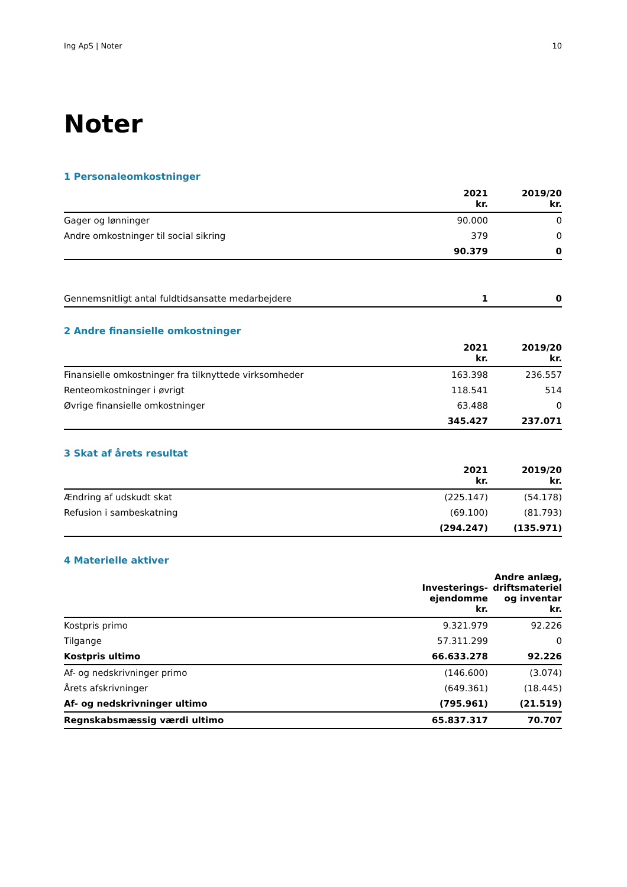Ing ApS | Noter 10
Noter
1 Personaleomkostninger
| | 2021 kr. | 2019/20 kr. |
| --- | --- | --- |
| Gager og lønninger | 90.000 | 0 |
| Andre omkostninger til social sikring | 379 | 0 |
| | 90.379 | 0 |
| Gennemsnitligt antal fuldtidsansatte medarbejdere | 1 | 0 |
2 Andre finansielle omkostninger
| | 2021 kr. | 2019/20 kr. |
| --- | --- | --- |
| Finansielle omkostninger fra tilknyttede virksomheder | 163.398 | 236.557 |
| Renteomkostninger i øvrigt | 118.541 | 514 |
| Øvrige finansielle omkostninger | 63.488 | 0 |
| | 345.427 | 237.071 |
3 Skat af årets resultat
| | 2021 kr. | 2019/20 kr. |
| --- | --- | --- |
| Ændring af udskudt skat | (225.147) | (54.178) |
| Refusion i sambeskatning | (69.100) | (81.793) |
| | (294.247) | (135.971) |
4 Materielle aktiver
| | Investerings- ejendomme kr. | Andre anlæg, driftsmateriel og inventar kr. |
| --- | --- | --- |
| Kostpris primo | 9.321.979 | 92.226 |
| Tilgange | 57.311.299 | 0 |
| Kostpris ultimo | 66.633.278 | 92.226 |
| Af- og nedskrivninger primo | (146.600) | (3.074) |
| Årets afskrivninger | (649.361) | (18.445) |
| Af- og nedskrivninger ultimo | (795.961) | (21.519) |
| Regnskabsmæssig værdi ultimo | 65.837.317 | 70.707 |